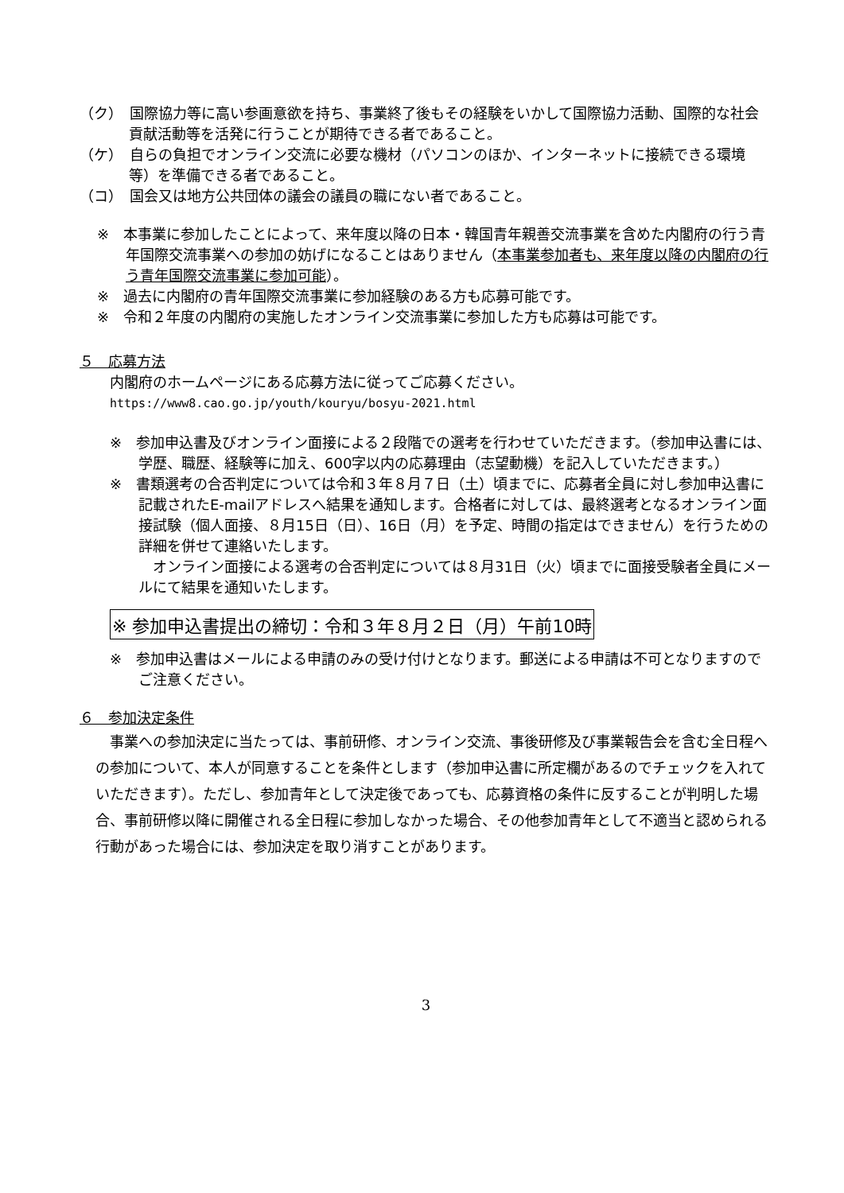（ク）　国際協力等に高い参画意欲を持ち、事業終了後もその経験をいかして国際協力活動、国際的な社会貢献活動等を活発に行うことが期待できる者であること。
（ケ）　自らの負担でオンライン交流に必要な機材（パソコンのほか、インターネットに接続できる環境等）を準備できる者であること。
（コ）　国会又は地方公共団体の議会の議員の職にない者であること。
※　本事業に参加したことによって、来年度以降の日本・韓国青年親善交流事業を含めた内閣府の行う青年国際交流事業への参加の妨げになることはありません（本事業参加者も、来年度以降の内閣府の行う青年国際交流事業に参加可能）。
※　過去に内閣府の青年国際交流事業に参加経験のある方も応募可能です。
※　令和２年度の内閣府の実施したオンライン交流事業に参加した方も応募は可能です。
５　応募方法
内閣府のホームページにある応募方法に従ってご応募ください。
https://www8.cao.go.jp/youth/kouryu/bosyu-2021.html
※　参加申込書及びオンライン面接による２段階での選考を行わせていただきます。（参加申込書には、学歴、職歴、経験等に加え、600字以内の応募理由（志望動機）を記入していただきます。）
※　書類選考の合否判定については令和３年８月７日（土）頃までに、応募者全員に対し参加申込書に記載されたE-mailアドレスへ結果を通知します。合格者に対しては、最終選考となるオンライン面接試験（個人面接、８月15日（日）、16日（月）を予定、時間の指定はできません）を行うための詳細を併せて連絡いたします。
　オンライン面接による選考の合否判定については８月31日（火）頃までに面接受験者全員にメールにて結果を通知いたします。
※ 参加申込書提出の締切：令和３年８月２日（月）午前10時
※　参加申込書はメールによる申請のみの受け付けとなります。郵送による申請は不可となりますのでご注意ください。
６　参加決定条件
　事業への参加決定に当たっては、事前研修、オンライン交流、事後研修及び事業報告会を含む全日程への参加について、本人が同意することを条件とします（参加申込書に所定欄があるのでチェックを入れていただきます）。ただし、参加青年として決定後であっても、応募資格の条件に反することが判明した場合、事前研修以降に開催される全日程に参加しなかった場合、その他参加青年として不適当と認められる行動があった場合には、参加決定を取り消すことがあります。
3